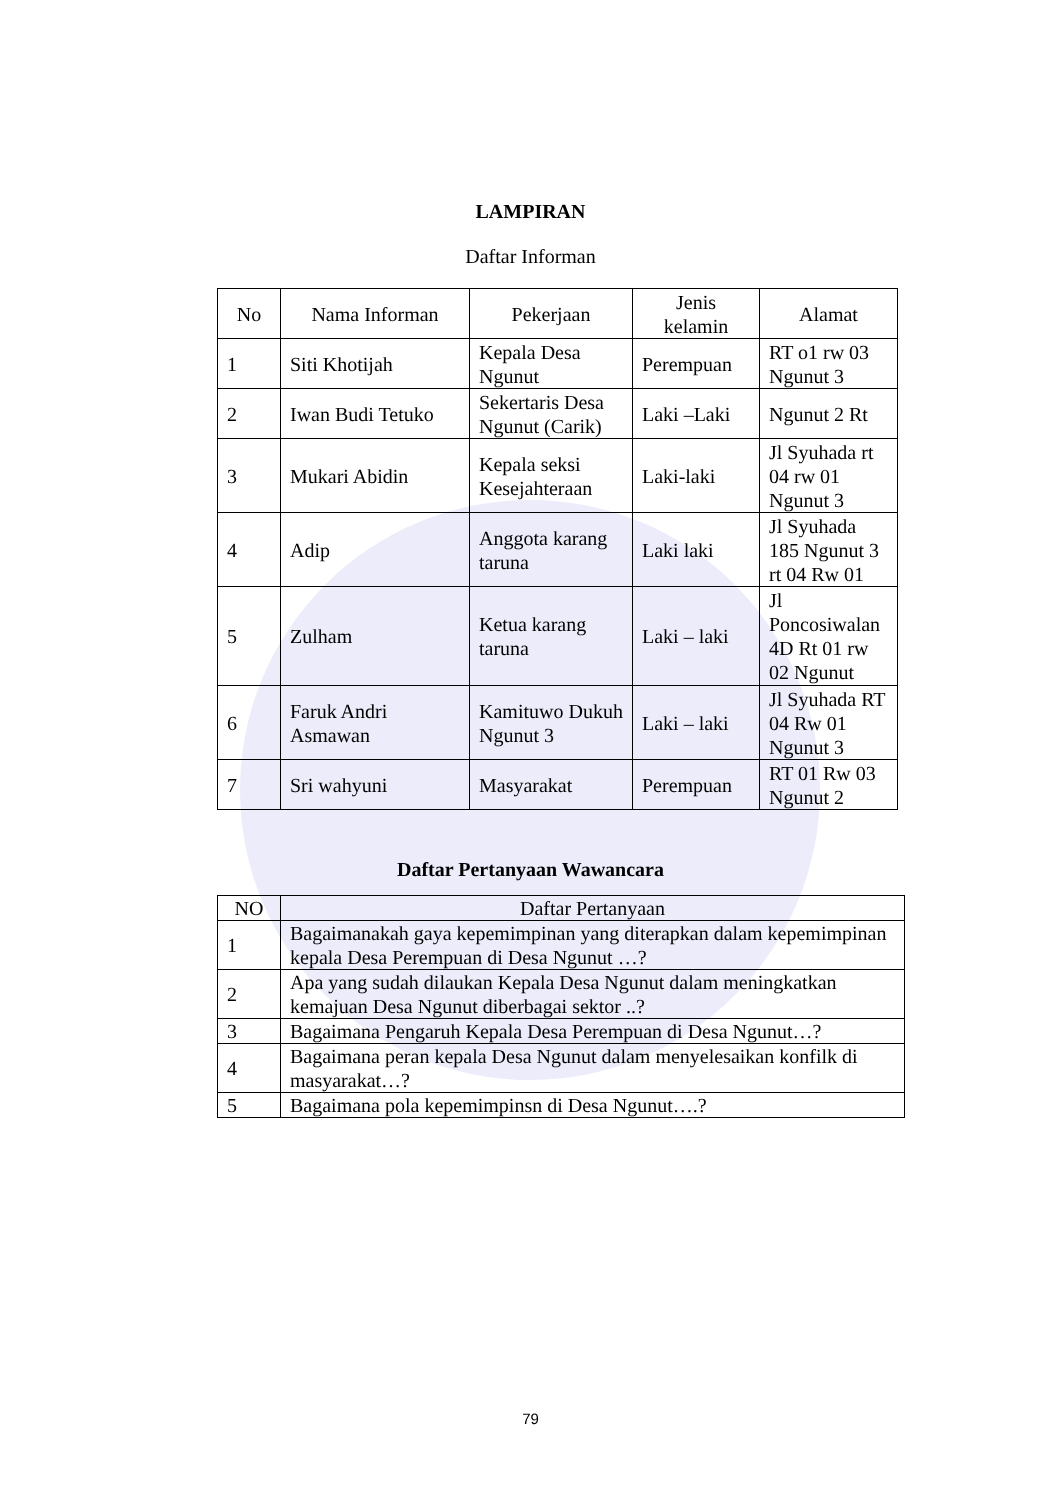LAMPIRAN
Daftar Informan
| No | Nama Informan | Pekerjaan | Jenis kelamin | Alamat |
| --- | --- | --- | --- | --- |
| 1 | Siti Khotijah | Kepala Desa Ngunut | Perempuan | RT o1 rw 03 Ngunut 3 |
| 2 | Iwan Budi Tetuko | Sekertaris Desa Ngunut (Carik) | Laki –Laki | Ngunut 2 Rt |
| 3 | Mukari Abidin | Kepala seksi Kesejahteraan | Laki-laki | Jl Syuhada rt 04 rw 01 Ngunut 3 |
| 4 | Adip | Anggota karang taruna | Laki laki | Jl Syuhada 185 Ngunut 3 rt 04 Rw 01 |
| 5 | Zulham | Ketua karang taruna | Laki – laki | Jl Poncosiwalan 4D Rt 01 rw 02 Ngunut |
| 6 | Faruk Andri Asmawan | Kamituwo Dukuh Ngunut 3 | Laki – laki | Jl Syuhada RT 04 Rw 01 Ngunut 3 |
| 7 | Sri wahyuni | Masyarakat | Perempuan | RT 01 Rw 03 Ngunut 2 |
Daftar Pertanyaan Wawancara
| NO | Daftar Pertanyaan |
| --- | --- |
| 1 | Bagaimanakah gaya kepemimpinan yang diterapkan dalam kepemimpinan kepala Desa Perempuan di Desa Ngunut …? |
| 2 | Apa yang sudah dilaukan Kepala Desa Ngunut dalam meningkatkan kemajuan Desa Ngunut diberbagai sektor ..? |
| 3 | Bagaimana Pengaruh Kepala Desa Perempuan di Desa Ngunut…? |
| 4 | Bagaimana peran kepala Desa Ngunut dalam menyelesaikan konfilk di masyarakat…? |
| 5 | Bagaimana pola kepemimpinsn di Desa Ngunut….? |
79